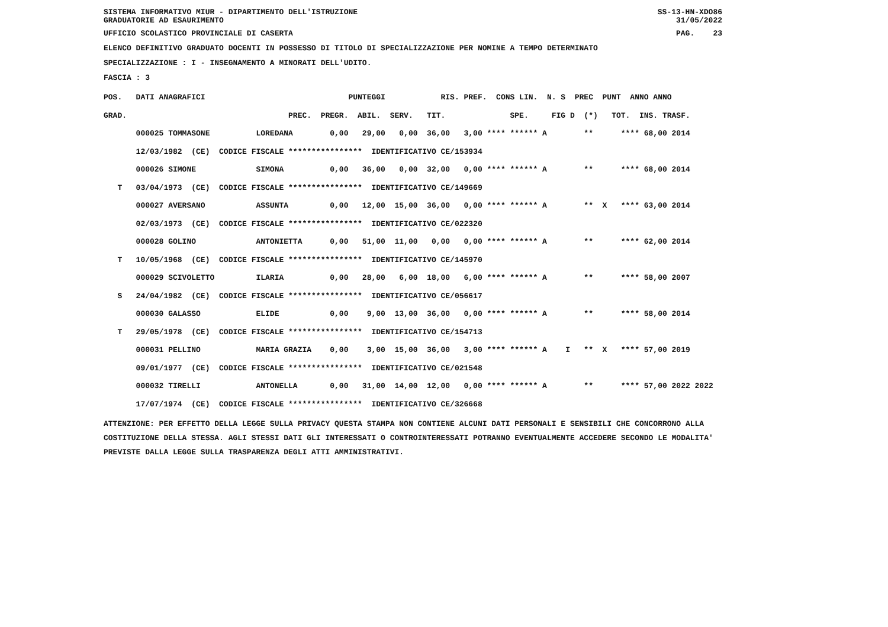SISTEMA INFORMATIVO MIUR - DIPARTIMENTO DELL'ISTRUZIONE
GRADUATORIE AD ESAURIMENTO SS-13-HN-XDO86
31/05/2022
UFFICIO SCOLASTICO PROVINCIALE DI CASERTA PAG. 23
ELENCO DEFINITIVO GRADUATO DOCENTI IN POSSESSO DI TITOLO DI SPECIALIZZAZIONE PER NOMINE A TEMPO DETERMINATO
SPECIALIZZAZIONE : I - INSEGNAMENTO A MINORATI DELL'UDITO.
FASCIA : 3
POS.   DATI ANAGRAFICI                               PUNTEGGI            RIS. PREF.  CONS LIN.  N. S  PREC  PUNT  ANNO ANNO
GRAD.                                   PREC.  PREGR.  ABIL.  SERV.   TIT.              SPE.     FIG D  (*)   TOT.  INS. TRASF.
       000025 TOMMASONE          LOREDANA        0,00   29,00   0,00  36,00   3,00 **** ****** A        **      **** 68,00 2014
       12/03/1982  (CE)  CODICE FISCALE ****************  IDENTIFICATIVO CE/153934
       000026 SIMONE             SIMONA          0,00   36,00   0,00  32,00   0,00 **** ****** A        **      **** 68,00 2014
   T   03/04/1973  (CE)  CODICE FISCALE ****************  IDENTIFICATIVO CE/149669
       000027 AVERSANO           ASSUNTA         0,00   12,00  15,00  36,00   0,00 **** ****** A        **  X   **** 63,00 2014
       02/03/1973  (CE)  CODICE FISCALE ****************  IDENTIFICATIVO CE/022320
       000028 GOLINO             ANTONIETTA      0,00   51,00  11,00   0,00   0,00 **** ****** A        **      **** 62,00 2014
   T   10/05/1968  (CE)  CODICE FISCALE ****************  IDENTIFICATIVO CE/145970
       000029 SCIVOLETTO         ILARIA          0,00   28,00   6,00  18,00   6,00 **** ****** A        **      **** 58,00 2007
   S   24/04/1982  (CE)  CODICE FISCALE ****************  IDENTIFICATIVO CE/056617
       000030 GALASSO            ELIDE           0,00    9,00  13,00  36,00   0,00 **** ****** A        **      **** 58,00 2014
   T   29/05/1978  (CE)  CODICE FISCALE ****************  IDENTIFICATIVO CE/154713
       000031 PELLINO            MARIA GRAZIA    0,00    3,00  15,00  36,00   3,00 **** ****** A    I   **  X   **** 57,00 2019
       09/01/1977  (CE)  CODICE FISCALE ****************  IDENTIFICATIVO CE/021548
       000032 TIRELLI            ANTONELLA       0,00   31,00  14,00  12,00   0,00 **** ****** A        **      **** 57,00 2022 2022
       17/07/1974  (CE)  CODICE FISCALE ****************  IDENTIFICATIVO CE/326668
ATTENZIONE: PER EFFETTO DELLA LEGGE SULLA PRIVACY QUESTA STAMPA NON CONTIENE ALCUNI DATI PERSONALI E SENSIBILI CHE CONCORRONO ALLA COSTITUZIONE DELLA STESSA. AGLI STESSI DATI GLI INTERESSATI O CONTROINTERESSATI POTRANNO EVENTUALMENTE ACCEDERE SECONDO LE MODALITA' PREVISTE DALLA LEGGE SULLA TRASPARENZA DEGLI ATTI AMMINISTRATIVI.